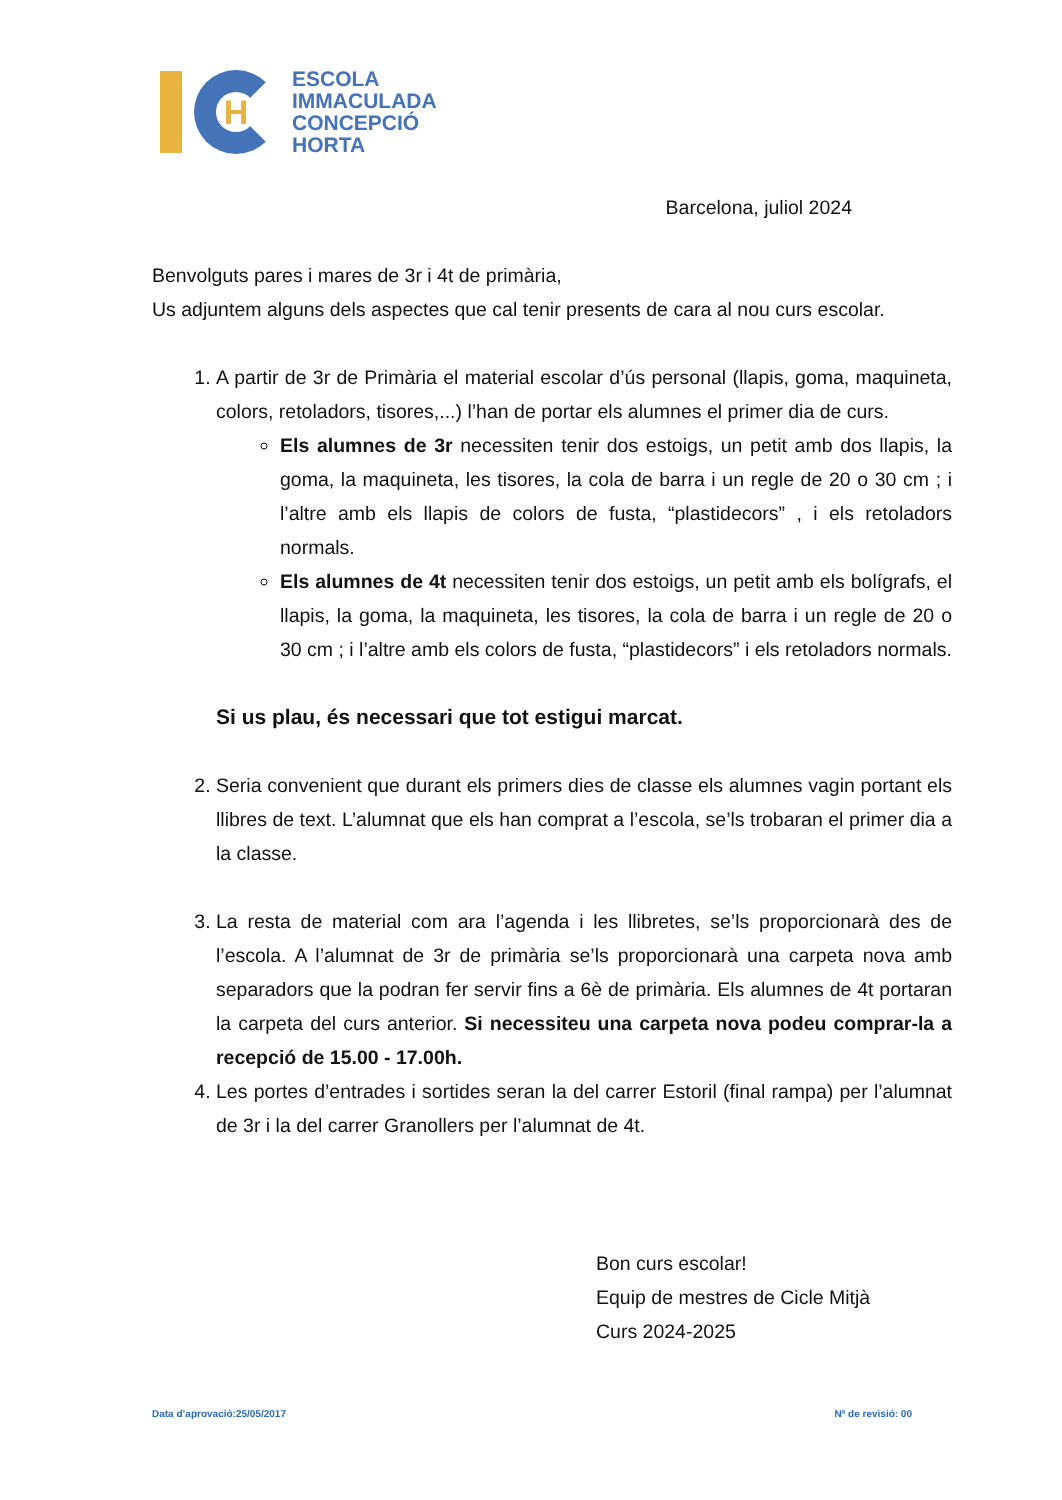H
ESCOLA
IMMACULADA
CONCEPCIÓ
HORTA
Barcelona, juliol 2024
Benvolguts pares i mares de 3r i 4t de primària,
Us adjuntem alguns dels aspectes que cal tenir presents de cara al nou curs escolar.
1. A partir de 3r de Primària el material escolar d’ús personal (llapis, goma, maquineta, colors, retoladors, tisores,...) l’han de portar els alumnes el primer dia de curs.
Els alumnes de 3r necessiten tenir dos estoigs, un petit amb dos llapis, la goma, la maquineta, les tisores, la cola de barra i un regle de 20 o 30 cm ; i l’altre amb els llapis de colors de fusta, “plastidecors” , i els retoladors normals.
Els alumnes de 4t necessiten tenir dos estoigs, un petit amb els bolígrafs, el llapis, la goma, la maquineta, les tisores, la cola de barra i un regle de 20 o 30 cm ; i l’altre amb els colors de fusta, “plastidecors” i els retoladors normals.
Si us plau, és necessari que tot estigui marcat.
2. Seria convenient que durant els primers dies de classe els alumnes vagin portant els llibres de text. L’alumnat que els han comprat a l’escola, se’ls trobaran el primer dia a la classe.
3. La resta de material com ara l’agenda i les llibretes, se’ls proporcionarà des de l’escola. A l’alumnat de 3r de primària se’ls proporcionarà una carpeta nova amb separadors que la podran fer servir fins a 6è de primària. Els alumnes de 4t portaran la carpeta del curs anterior. Si necessiteu una carpeta nova podeu comprar-la a recepció de 15.00 - 17.00h.
4. Les portes d’entrades i sortides seran la del carrer Estoril (final rampa) per l’alumnat de 3r i la del carrer Granollers per l’alumnat de 4t.
Bon curs escolar!
Equip de mestres de Cicle Mitjà
Curs 2024-2025
Data d’aprovació:25/05/2017 Nª de revisió: 00